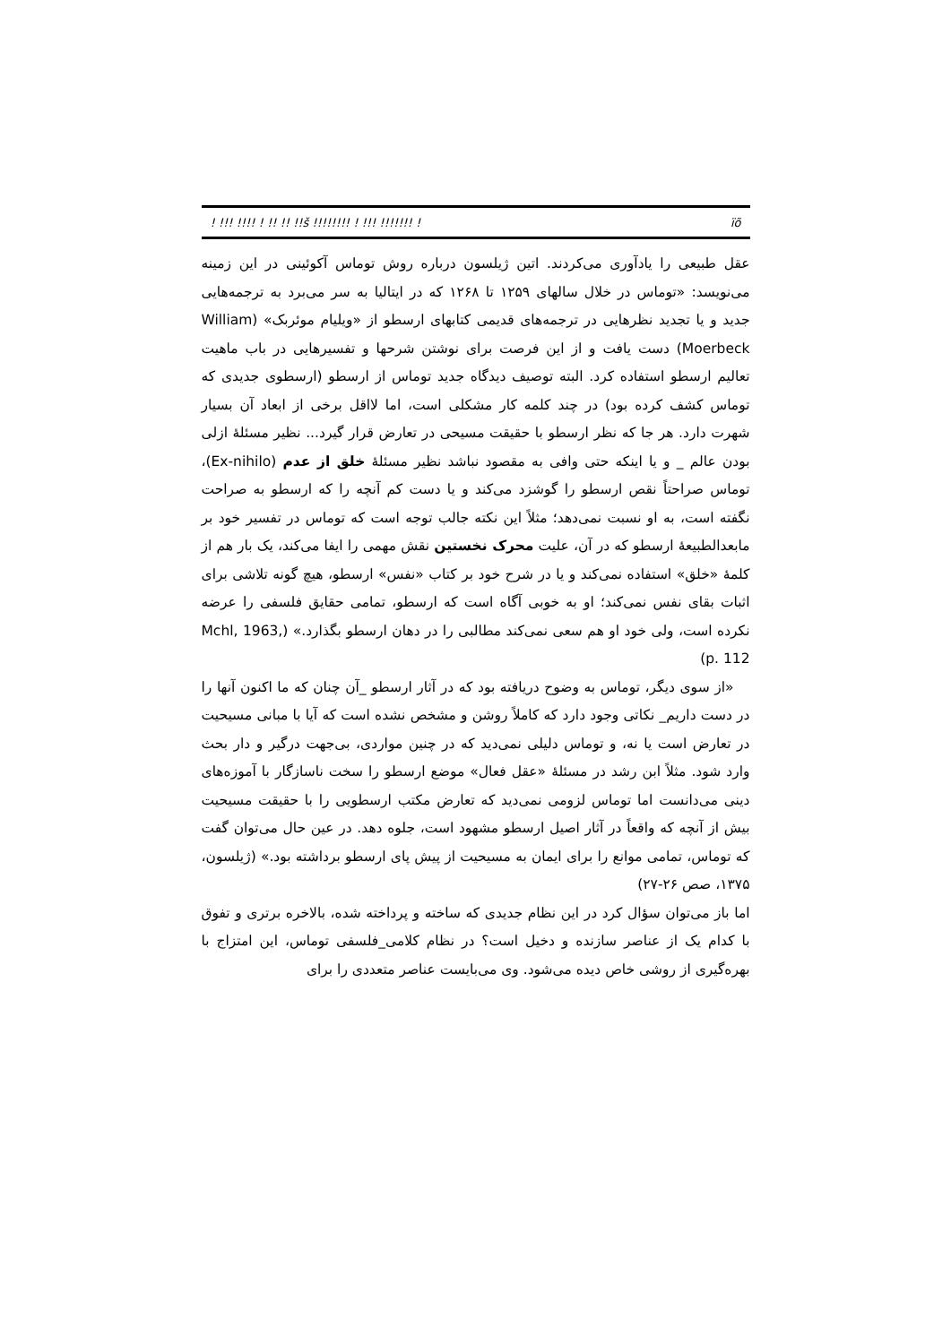! !!! !!!! ! !! !! !!š !!!!!!!! ! !!! !!!!!!! ! ïõ
عقل طبیعی را یادآوری می‌کردند. اتین ژیلسون درباره روش توماس آکوئینی در این زمینه می‌نویسد: «توماس در خلال سالهای ۱۲۵۹ تا ۱۲۶۸ که در ایتالیا به سر می‌برد به ترجمه‌هایی جدید و یا تجدید نظرهایی در ترجمه‌های قدیمی کتابهای ارسطو از «ویلیام موئربک» (William Moerbeck) دست یافت و از این فرصت برای نوشتن شرحها و تفسیرهایی در باب ماهیت تعالیم ارسطو استفاده کرد. البته توصیف دیدگاه جدید توماس از ارسطو (ارسطوی جدیدی که توماس کشف کرده بود) در چند کلمه کار مشکلی است، اما لااقل برخی از ابعاد آن بسیار شهرت دارد. هر جا که نظر ارسطو با حقیقت مسیحی در تعارض قرار گیرد... نظیر مسئلهٔ ازلی بودن عالم _ و یا اینکه حتی وافی به مقصود نباشد نظیر مسئلهٔ خلق از عدم (Ex-nihilo)، توماس صراحتاً نقص ارسطو را گوشزد می‌کند و یا دست کم آنچه را که ارسطو به صراحت نگفته است، به او نسبت نمی‌دهد؛ مثلاً این نکته جالب توجه است که توماس در تفسیر خود بر مابعدالطبیعهٔ ارسطو که در آن، علیت محرک نخستین نقش مهمی را ایفا می‌کند، یک بار هم از کلمهٔ «خلق» استفاده نمی‌کند و یا در شرح خود بر کتاب «نفس» ارسطو، هیچ گونه تلاشی برای اثبات بقای نفس نمی‌کند؛ او به خوبی آگاه است که ارسطو، تمامی حقایق فلسفی را عرضه نکرده است، ولی خود او هم سعی نمی‌کند مطالبی را در دهان ارسطو بگذارد.» (Mchl, 1963, p. 112)
«از سوی دیگر، توماس به وضوح دریافته بود که در آثار ارسطو _آن چنان که ما اکنون آنها را در دست داریم_ نکاتی وجود دارد که کاملاً روشن و مشخص نشده است که آیا با مبانی مسیحیت در تعارض است یا نه، و توماس دلیلی نمی‌دید که در چنین مواردی، بی‌جهت درگیر و دار بحث وارد شود. مثلاً ابن رشد در مسئلهٔ «عقل فعال» موضع ارسطو را سخت ناسازگار با آموزه‌های دینی می‌دانست اما توماس لزومی نمی‌دید که تعارض مکتب ارسطویی را با حقیقت مسیحیت بیش از آنچه که واقعاً در آثار اصیل ارسطو مشهود است، جلوه دهد. در عین حال می‌توان گفت که توماس، تمامی موانع را برای ایمان به مسیحیت از پیش پای ارسطو برداشته بود.» (ژیلسون، ۱۳۷۵، صص ۲۶-۲۷)
اما باز می‌توان سؤال کرد در این نظام جدیدی که ساخته و پرداخته شده، بالاخره برتری و تفوق با کدام یک از عناصر سازنده و دخیل است؟ در نظام کلامی_فلسفی توماس، این امتزاج با بهره‌گیری از روشی خاص دیده می‌شود. وی می‌بایست عناصر متعددی را برای